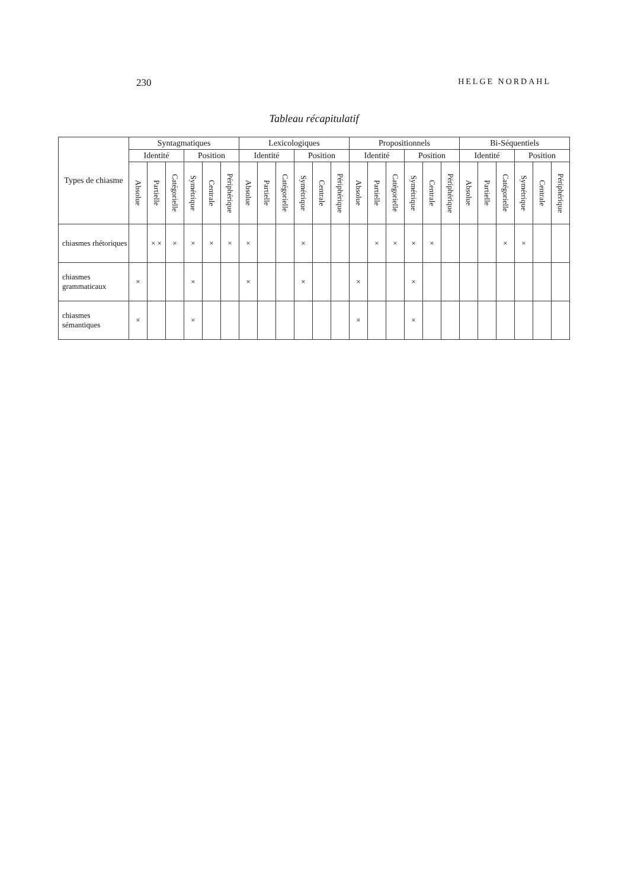230 HELGE NORDAHL
Tableau récapitulatif
| Types de chiasme | Syntagmatiques | | | | | | Lexicologiques | | | | | | Propositionnels | | | | | | Bi-Séquentiels | | | | | |
| --- | --- | --- | --- | --- | --- | --- | --- | --- | --- | --- | --- | --- | --- | --- | --- | --- | --- | --- | --- | --- | --- | --- | --- | --- |
| | Identité | | | Position | | | Identité | | | Position | | | Identité | | | Position | | | Identité | | | Position | | |
| | Absolue | Partielle | Catégorielle | Symétrique | Centrale | Périphérique | Absolue | Partielle | Catégorielle | Symétrique | Centrale | Périphérique | Absolue | Partielle | Catégorielle | Symétrique | Centrale | Périphérique | Absolue | Partielle | Catégorielle | Symétrique | Centrale | Périphérique |
| chiasmes rhétoriques | | × × | × | × | × | × | × | | | × | | | | × | × | × | × | | | | × | × | | |
| chiasmes grammaticaux | × | | | × | | | × | | | × | | | × | | | × | | | | | | | | |
| chiasmes sémantiques | × | | | × | | | | | | | | | × | | | × | | | | | | | | |